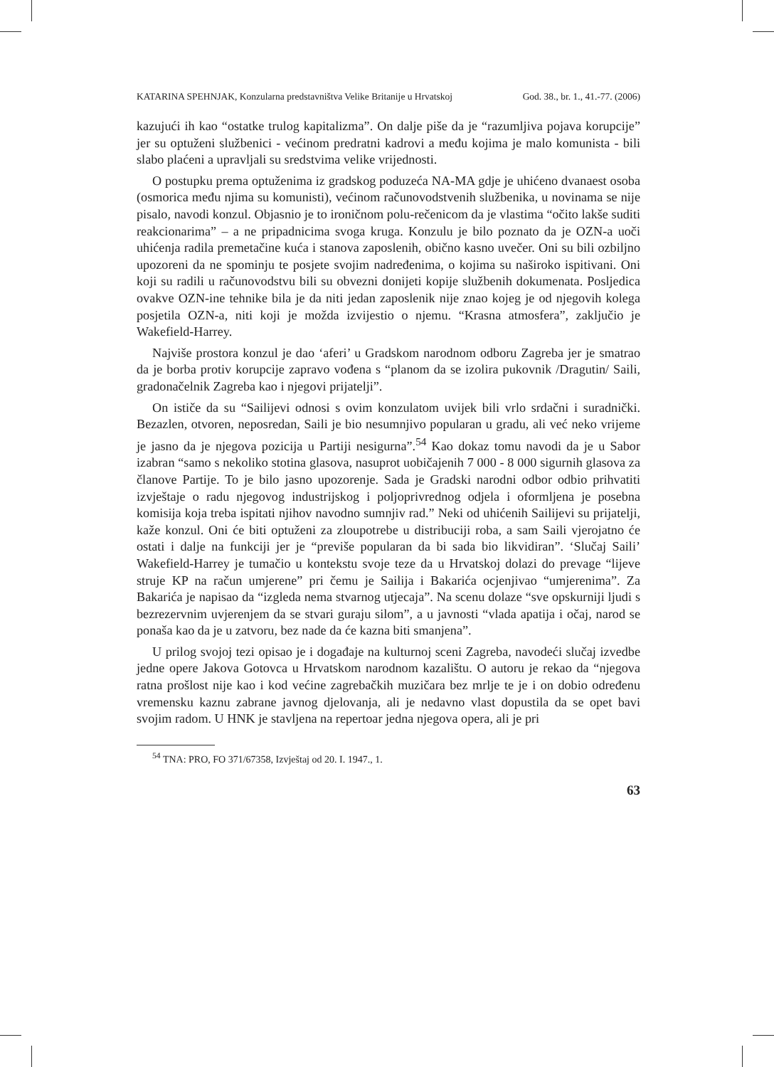KATARINA SPEHNJAK, Konzularna predstavništva Velike Britanije u Hrvatskoj God. 38., br. 1., 41.-77. (2006)
kazujući ih kao “ostatke trulog kapitalizma”. On dalje piše da je “razumljiva pojava korupcije” jer su optuženi službenici - većinom predratni kadrovi a među kojima je malo komunista - bili slabo plaćeni a upravljali su sredstvima velike vrijednosti.
O postupku prema optuženima iz gradskog poduzeća NA-MA gdje je uhićeno dvanaest osoba (osmorica među njima su komunisti), većinom računovodstvenih službenika, u novinama se nije pisalo, navodi konzul. Objasnio je to ironičnom polu-rečenicom da je vlastima “očito lakše suditi reakcionarima” – a ne pripadnicima svoga kruga. Konzulu je bilo poznato da je OZN-a uoči uhićenja radila premetačine kuća i stanova zaposlenih, obično kasno uvečer. Oni su bili ozbiljno upozoreni da ne spominju te posjete svojim nadređenima, o kojima su naširoko ispitivani. Oni koji su radili u računovodstvu bili su obvezni donijeti kopije službenih dokumenata. Posljedica ovakve OZN-ine tehnike bila je da niti jedan zaposlenik nije znao kojeg je od njegovih kolega posjetila OZN-a, niti koji je možda izvijestio o njemu. “Krasna atmosfera”, zaključio je Wakefield-Harrey.
Najviše prostora konzul je dao ‘aferi’ u Gradskom narodnom odboru Zagreba jer je smatrao da je borba protiv korupcije zapravo vođena s “planom da se izolira pukovnik /Dragutin/ Saili, gradonačelnik Zagreba kao i njegovi prijatelji”.
On ističe da su “Sailijevi odnosi s ovim konzulatom uvijek bili vrlo srdačni i suradnički. Bezazlen, otvoren, neposredan, Saili je bio nesumnjivo popularan u gradu, ali već neko vrijeme je jasno da je njegova pozicija u Partiji nesigurna”.<sup>54</sup> Kao dokaz tomu navodi da je u Sabor izabran “samo s nekoliko stotina glasova, nasuprot uobičajenih 7 000 - 8 000 sigurnih glasova za članove Partije. To je bilo jasno upozorenje. Sada je Gradski narodni odbor odbio prihvatiti izvještaje o radu njegovog industrijskog i poljoprivrednog odjela i oformljena je posebna komisija koja treba ispitati njihov navodno sumnjiv rad.” Neki od uhićenih Sailijevi su prijatelji, kaže konzul. Oni će biti optuženi za zloupotrebe u distribuciji roba, a sam Saili vjerojatno će ostati i dalje na funkciji jer je “previše popularan da bi sada bio likvidiran”. ‘Slučaj Saili’ Wakefield-Harrey je tumačio u kontekstu svoje teze da u Hrvatskoj dolazi do prevage “lijeve struje KP na račun umjerene” pri čemu je Sailija i Bakarića ocjenjivao “umjerenima”. Za Bakarića je napisao da “izgleda nema stvarnog utjecaja”. Na scenu dolaze “sve opskurniji ljudi s bezrezervnim uvjerenjem da se stvari guraju silom”, a u javnosti “vlada apatija i očaj, narod se ponaša kao da je u zatvoru, bez nade da će kazna biti smanjena”.
U prilog svojoj tezi opisao je i događaje na kulturnoj sceni Zagreba, navodeći slučaj izvedbe jedne opere Jakova Gotovca u Hrvatskom narodnom kazalištu. O autoru je rekao da “njegova ratna prošlost nije kao i kod većine zagrebačkih muzičara bez mrlje te je i on dobio određenu vremensku kaznu zabrane javnog djelovanja, ali je nedavno vlast dopustila da se opet bavi svojim radom. U HNK je stavljena na repertoar jedna njegova opera, ali je pri
<sup>54</sup> TNA: PRO, FO 371/67358, Izvještaj od 20. I. 1947., 1.
63